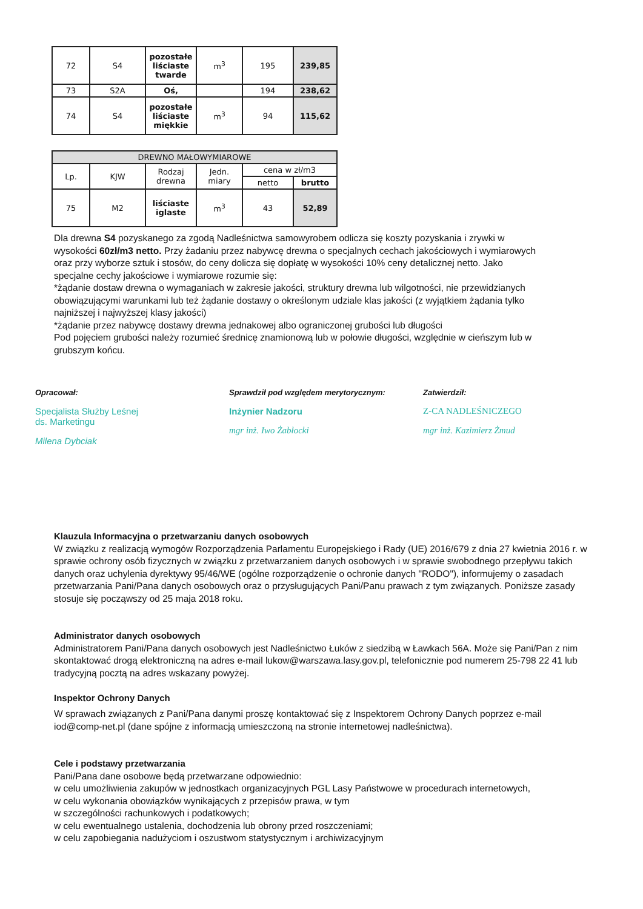| 72 | S4 | pozostałe liściaste twarde | m<sup>3</sup> | 195 | 239,85 |
| 73 | S2A | Oś, | | 194 | 238,62 |
| 74 | S4 | pozostałe liściaste miękkie | m<sup>3</sup> | 94 | 115,62 |
| DREWNO MAŁOWYMIAROWE | | | | | |
| --- | --- | --- | --- | --- | --- |
| Lp. | KJW | Rodzaj drewna | Jedn. miary | cena w zł/m3 | |
| | | | | netto | brutto |
| 75 | M2 | liściaste iglaste | m<sup>3</sup> | 43 | 52,89 |
Dla drewna S4 pozyskanego za zgodą Nadleśnictwa samowyrobem odlicza się koszty pozyskania i zrywki w wysokości 60zł/m3 netto. Przy żadaniu przez nabywcę drewna o specjalnych cechach jakościowych i wymiarowych oraz przy wyborze sztuk i stosów, do ceny dolicza się dopłatę w wysokości 10% ceny detalicznej netto. Jako specjalne cechy jakościowe i wymiarowe rozumie się:
*żądanie dostaw drewna o wymaganiach w zakresie jakości, struktury drewna lub wilgotności, nie przewidzianych obowiązującymi warunkami lub też żądanie dostawy o określonym udziale klas jakości (z wyjątkiem żądania tylko najniższej i najwyższej klasy jakości)
*żądanie przez nabywcę dostawy drewna jednakowej albo ograniczonej grubości lub długości
Pod pojęciem grubości należy rozumieć średnicę znamionową lub w połowie długości, względnie w cieńszym lub w grubszym końcu.
Opracował:
Specjalista Służby Leśnej
ds. Marketingu
Milena Dybciak
Sprawdził pod względem merytorycznym:
Inżynier Nadzoru
mgr inż. Iwo Żabłocki
Zatwierdził:
Z-CA NADLEŚNICZEGO
mgr inż. Kazimierz Żmud
Klauzula Informacyjna o przetwarzaniu danych osobowych
W związku z realizacją wymogów Rozporządzenia Parlamentu Europejskiego i Rady (UE) 2016/679 z dnia 27 kwietnia 2016 r. w sprawie ochrony osób fizycznych w związku z przetwarzaniem danych osobowych i w sprawie swobodnego przepływu takich danych oraz uchylenia dyrektywy 95/46/WE (ogólne rozporządzenie o ochronie danych "RODO"), informujemy o zasadach przetwarzania Pani/Pana danych osobowych oraz o przysługujących Pani/Panu prawach z tym związanych. Poniższe zasady stosuje się począwszy od 25 maja 2018 roku.
Administrator danych osobowych
Administratorem Pani/Pana danych osobowych jest Nadleśnictwo Łuków z siedzibą w Ławkach 56A. Może się Pani/Pan z nim skontaktować drogą elektroniczną na adres e-mail lukow@warszawa.lasy.gov.pl, telefonicznie pod numerem 25-798 22 41 lub tradycyjną pocztą na adres wskazany powyżej.
Inspektor Ochrony Danych
W sprawach związanych z Pani/Pana danymi proszę kontaktować się z Inspektorem Ochrony Danych poprzez e-mail iod@comp-net.pl (dane spójne z informacją umieszczoną na stronie internetowej nadleśnictwa).
Cele i podstawy przetwarzania
Pani/Pana dane osobowe będą przetwarzane odpowiednio:
w celu umożliwienia zakupów w jednostkach organizacyjnych PGL Lasy Państwowe w procedurach internetowych,
w celu wykonania obowiązków wynikających z przepisów prawa, w tym
w szczególności rachunkowych i podatkowych;
w celu ewentualnego ustalenia, dochodzenia lub obrony przed roszczeniami;
w celu zapobiegania nadużyciom i oszustwom statystycznym i archiwizacyjnym